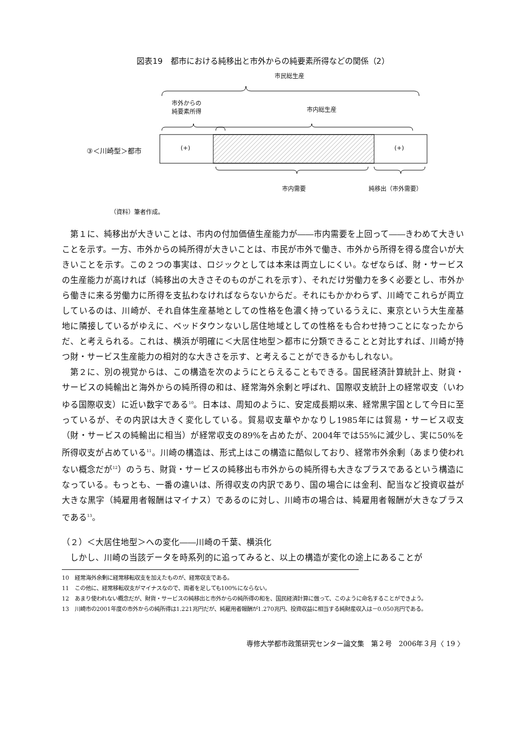図表19　都市における純移出と市外からの純要素所得などの関係（2）
市民総生産
市外からの
純要素所得
市内総生産
③＜川崎型＞都市 (+) (+)
市内需要 純移出（市外需要）
（資料）筆者作成。
第１に、純移出が大きいことは、市内の付加価値生産能力が――市内需要を上回って――きわめて大きいことを示す。一方、市外からの純所得が大きいことは、市民が市外で働き、市外から所得を得る度合いが大きいことを示す。この２つの事実は、ロジックとしては本来は両立しにくい。なぜならば、財・サービスの生産能力が高ければ（純移出の大きさそのものがこれを示す）、それだけ労働力を多く必要とし、市外から働きに来る労働力に所得を支払わなければならないからだ。それにもかかわらず、川崎でこれらが両立しているのは、川崎が、それ自体生産基地としての性格を色濃く持っているうえに、東京という大生産基地に隣接しているがゆえに、ベッドタウンないし居住地域としての性格をも合わせ持つことになったからだ、と考えられる。これは、横浜が明確に＜大居住地型＞都市に分類できることと対比すれば、川崎が持つ財・サービス生産能力の相対的な大きさを示す、と考えることができるかもしれない。
第２に、別の視覚からは、この構造を次のようにとらえることもできる。国民経済計算統計上、財貨・サービスの純輸出と海外からの純所得の和は、経常海外余剰と呼ばれ、国際収支統計上の経常収支（いわゆる国際収支）に近い数字である<sup>10</sup>。日本は、周知のように、安定成長期以来、経常黒字国として今日に至っているが、その内訳は大きく変化している。貿易収支華やかなりし1985年には貿易・サービス収支（財・サービスの純輸出に相当）が経常収支の89%を占めたが、2004年では55%に減少し、実に50%を所得収支が占めている<sup>11</sup>。川崎の構造は、形式上はこの構造に酷似しており、経常市外余剰（あまり使われない概念だが<sup>12</sup>）のうち、財貨・サービスの純移出も市外からの純所得も大きなプラスであるという構造になっている。もっとも、一番の違いは、所得収支の内訳であり、国の場合には金利、配当など投資収益が大きな黒字（純雇用者報酬はマイナス）であるのに対し、川崎市の場合は、純雇用者報酬が大きなプラスである<sup>13</sup>。
（２）＜大居住地型＞への変化――川崎の千葉、横浜化
しかし、川崎の当該データを時系列的に追ってみると、以上の構造が変化の途上にあることが
10　経常海外余剰に経常移転収支を加えたものが、経常収支である。
11　この他に、経常移転収支がマイナスなので、両者を足しても100%にならない。
12　あまり使われない概念だが、財貨・サービスの純移出と市外からの純所得の和を、国民経済計算に倣って、このように命名することができよう。
13　川崎市の2001年度の市外からの純所得は1.221兆円だが、純雇用者報酬が1.270兆円、投資収益に相当する純財産収入は－0.050兆円である。
専修大学都市政策研究センター論文集　第２号　2006年３月〈 19 〉